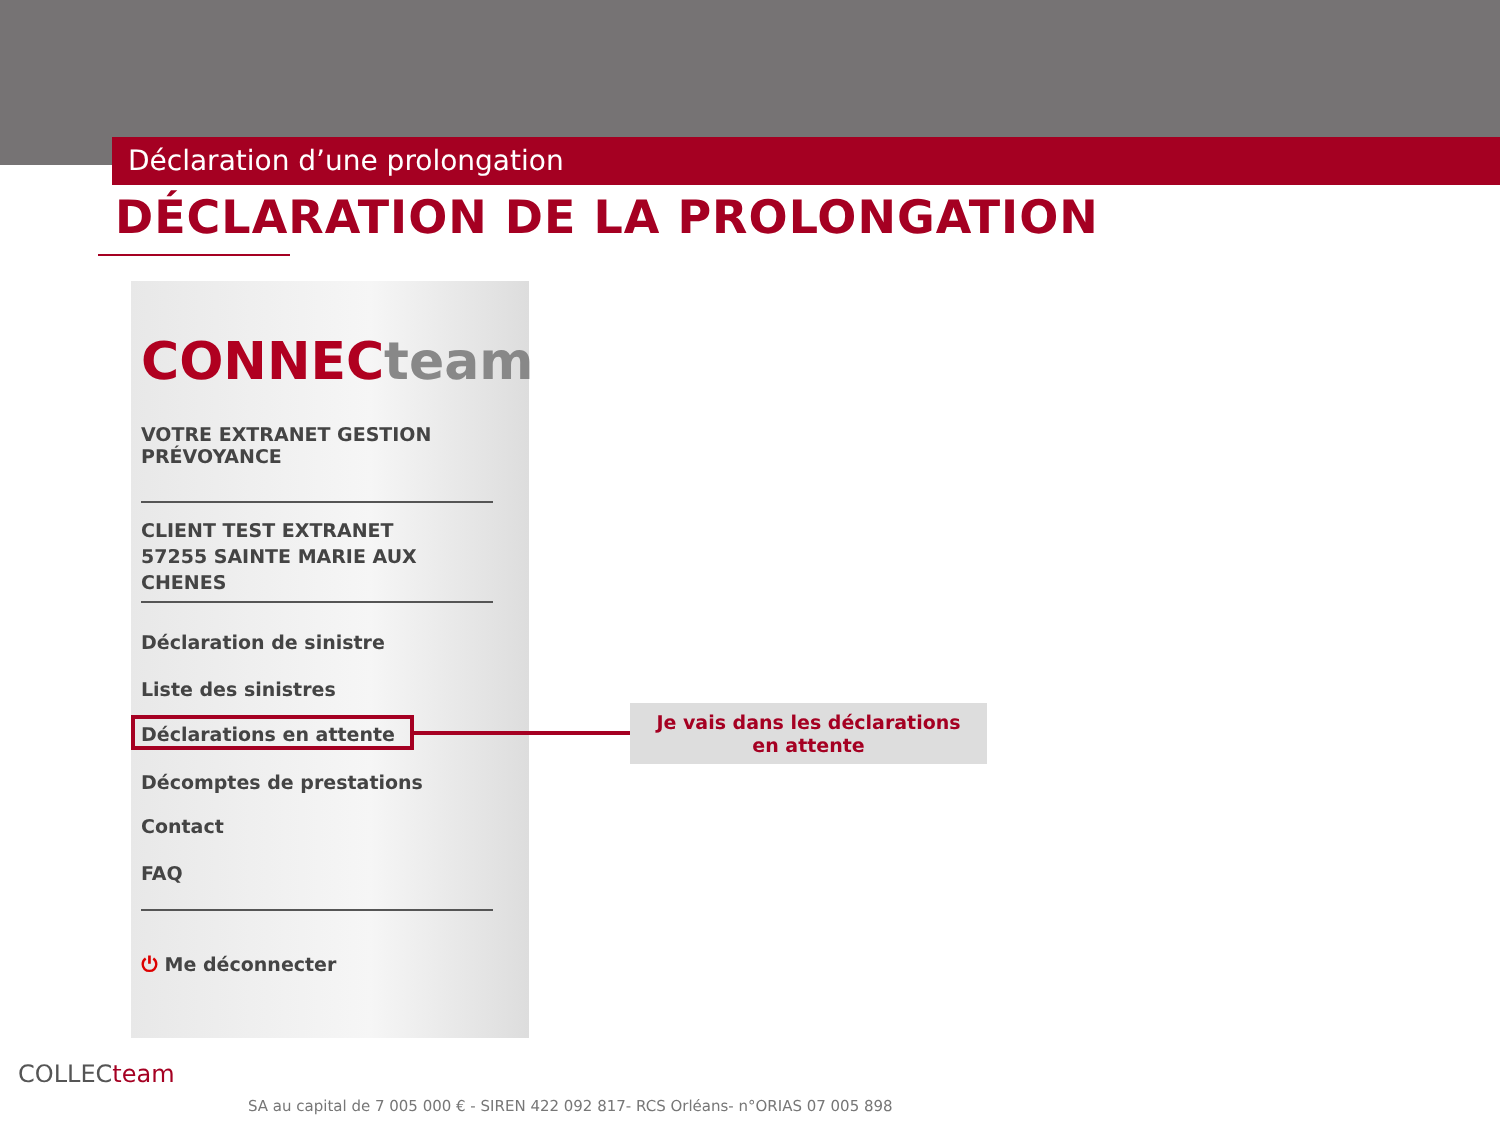Déclaration d’une prolongation
DÉCLARATION DE LA PROLONGATION
CONNECteam
VOTRE EXTRANET GESTION
PRÉVOYANCE
CLIENT TEST EXTRANET
57255 SAINTE MARIE AUX
CHENES
Déclaration de sinistre
Liste des sinistres
Déclarations en attente
Décomptes de prestations
Contact
FAQ
⏻ Me déconnecter
Je vais dans les déclarations
en attente
COLLECteam
SA au capital de 7 005 000 € - SIREN 422 092 817- RCS Orléans- n°ORIAS 07 005 898